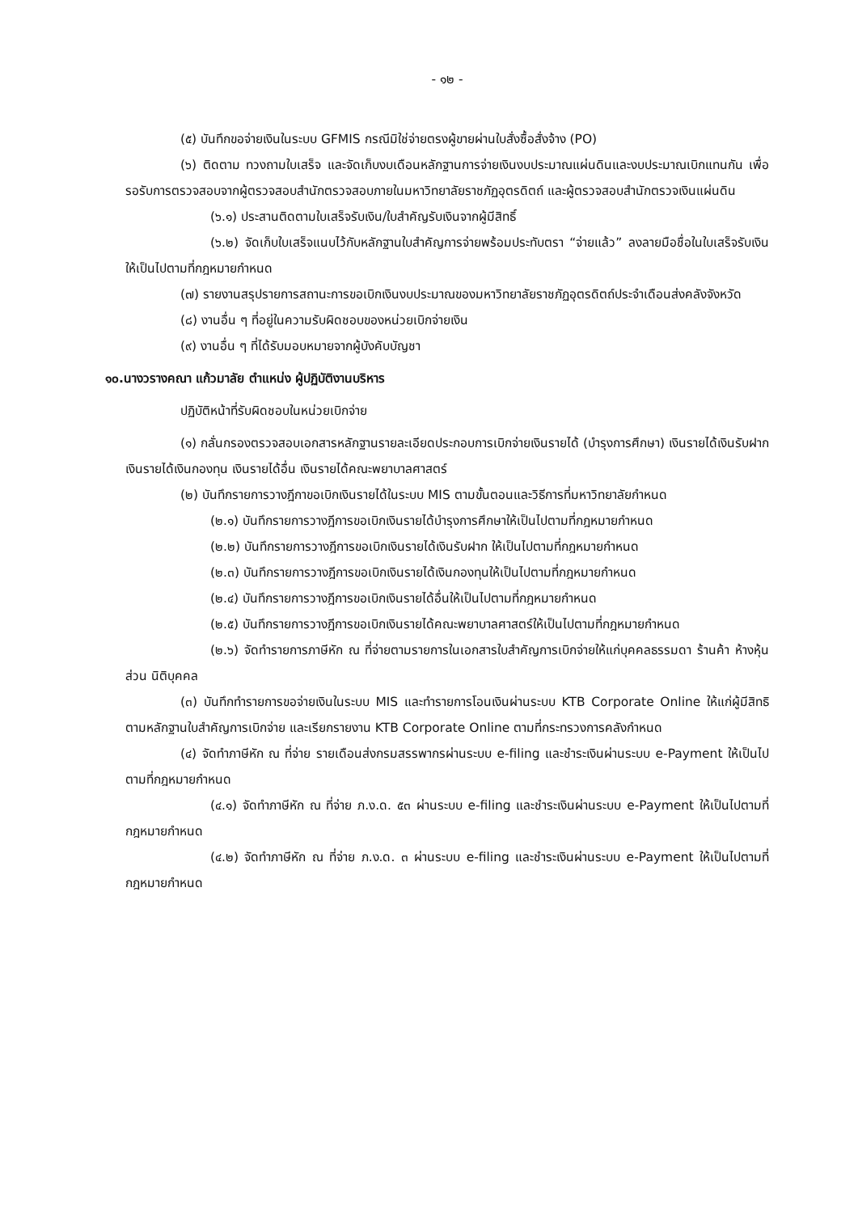- ๑๒ -
(๕) บันทึกขอจ่ายเงินในระบบ GFMIS กรณีมิใช่จ่ายตรงผู้ขายผ่านใบสั่งซื้อสั่งจ้าง (PO)
(๖) ติดตาม ทวงถามใบเสร็จ และจัดเก็บงบเดือนหลักฐานการจ่ายเงินงบประมาณแผ่นดินและงบประมาณเบิกแทนกัน เพื่อรอรับการตรวจสอบจากผู้ตรวจสอบสำนักตรวจสอบภายในมหาวิทยาลัยราชภัฏอุตรดิตถ์ และผู้ตรวจสอบสำนักตรวจเงินแผ่นดิน
(๖.๑) ประสานติดตามใบเสร็จรับเงิน/ใบสำคัญรับเงินจากผู้มีสิทธิ์
(๖.๒) จัดเก็บใบเสร็จแนบไว้กับหลักฐานใบสำคัญการจ่ายพร้อมประทับตรา “จ่ายแล้ว” ลงลายมือชื่อในใบเสร็จรับเงิน ให้เป็นไปตามที่กฎหมายกำหนด
(๗) รายงานสรุปรายการสถานะการขอเบิกเงินงบประมาณของมหาวิทยาลัยราชภัฏอุตรดิตถ์ประจำเดือนส่งคลังจังหวัด
(๘) งานอื่น ๆ ที่อยู่ในความรับผิดชอบของหน่วยเบิกจ่ายเงิน
(๙) งานอื่น ๆ ที่ได้รับมอบหมายจากผู้บังคับบัญชา
๑๐.นางวรางคณา แก้วมาลัย ตำแหน่ง ผู้ปฏิบัติงานบริหาร
ปฏิบัติหน้าที่รับผิดชอบในหน่วยเบิกจ่าย
(๑) กลั่นกรองตรวจสอบเอกสารหลักฐานรายละเอียดประกอบการเบิกจ่ายเงินรายได้ (บำรุงการศึกษา) เงินรายได้เงินรับฝาก เงินรายได้เงินกองทุน เงินรายได้อื่น เงินรายได้คณะพยาบาลศาสตร์
(๒) บันทึกรายการวางฎีกาขอเบิกเงินรายได้ในระบบ MIS ตามขั้นตอนและวิธีการที่มหาวิทยาลัยกำหนด
(๒.๑) บันทึกรายการวางฎีการขอเบิกเงินรายได้บำรุงการศึกษาให้เป็นไปตามที่กฎหมายกำหนด
(๒.๒) บันทึกรายการวางฎีการขอเบิกเงินรายได้เงินรับฝาก ให้เป็นไปตามที่กฎหมายกำหนด
(๒.๓) บันทึกรายการวางฎีการขอเบิกเงินรายได้เงินกองทุนให้เป็นไปตามที่กฎหมายกำหนด
(๒.๔) บันทึกรายการวางฎีการขอเบิกเงินรายได้อื่นให้เป็นไปตามที่กฎหมายกำหนด
(๒.๕) บันทึกรายการวางฎีการขอเบิกเงินรายได้คณะพยาบาลศาสตร์ให้เป็นไปตามที่กฎหมายกำหนด
(๒.๖) จัดทำรายการภาษีหัก ณ ที่จ่ายตามรายการในเอกสารใบสำคัญการเบิกจ่ายให้แก่บุคคลธรรมดา ร้านค้า ห้างหุ้นส่วน นิติบุคคล
(๓) บันทึกทำรายการขอจ่ายเงินในระบบ MIS และทำรายการโอนเงินผ่านระบบ KTB Corporate Online ให้แก่ผู้มีสิทธิตามหลักฐานใบสำคัญการเบิกจ่าย และเรียกรายงาน KTB Corporate Online ตามที่กระทรวงการคลังกำหนด
(๔) จัดทำภาษีหัก ณ ที่จ่าย รายเดือนส่งกรมสรรพากรผ่านระบบ e-filing และชำระเงินผ่านระบบ e-Payment ให้เป็นไปตามที่กฎหมายกำหนด
(๔.๑) จัดทำภาษีหัก ณ ที่จ่าย ภ.ง.ด. ๕๓ ผ่านระบบ e-filing และชำระเงินผ่านระบบ e-Payment ให้เป็นไปตามที่กฎหมายกำหนด
(๔.๒) จัดทำภาษีหัก ณ ที่จ่าย ภ.ง.ด. ๓ ผ่านระบบ e-filing และชำระเงินผ่านระบบ e-Payment ให้เป็นไปตามที่กฎหมายกำหนด